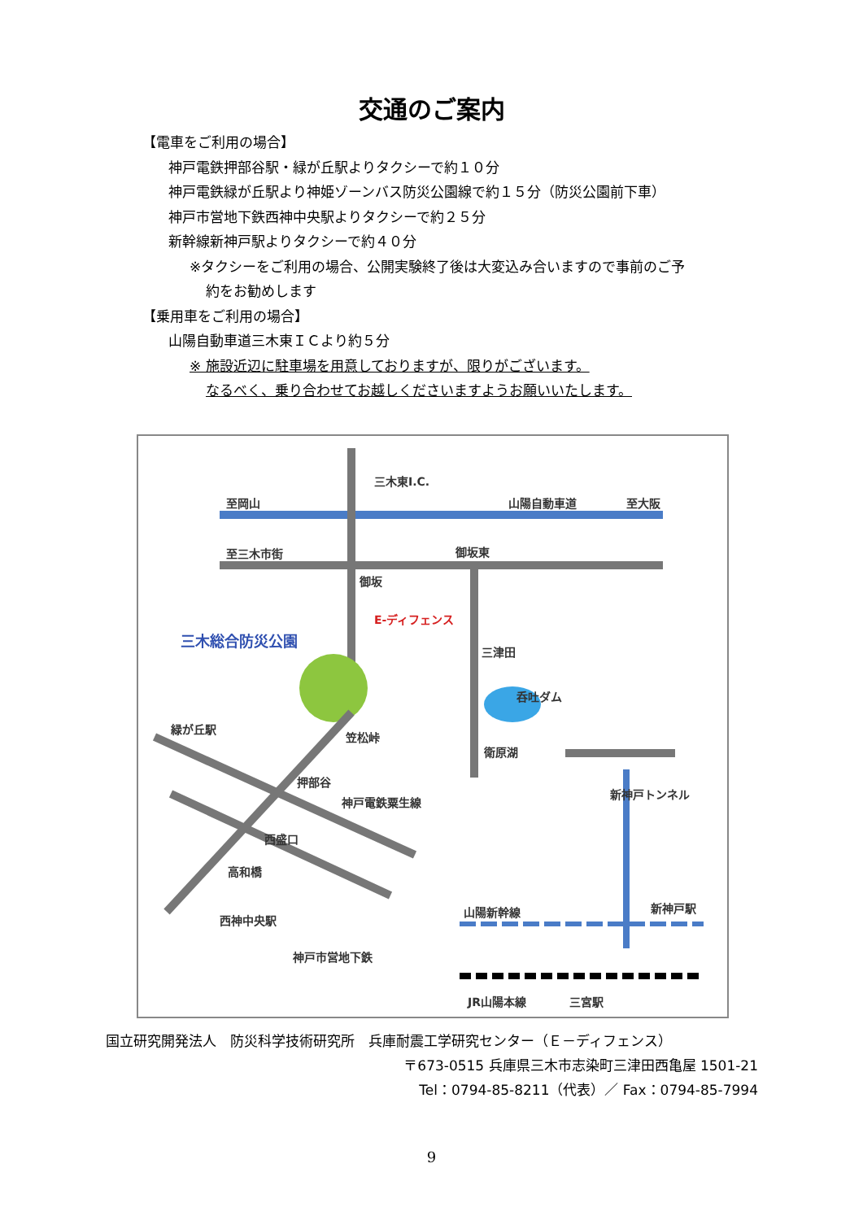交通のご案内
【電車をご利用の場合】
神戸電鉄押部谷駅・緑が丘駅よりタクシーで約１０分
神戸電鉄緑が丘駅より神姫ゾーンバス防災公園線で約１５分（防災公園前下車）
神戸市営地下鉄西神中央駅よりタクシーで約２５分
新幹線新神戸駅よりタクシーで約４０分
※タクシーをご利用の場合、公開実験終了後は大変込み合いますので事前のご予
約をお勧めします
【乗用車をご利用の場合】
山陽自動車道三木東ＩＣより約５分
※ 施設近辺に駐車場を用意しておりますが、限りがございます。
なるべく、乗り合わせてお越しくださいますようお願いいたします。
至岡山
三木東I.C.
山陽自動車道 至大阪
至三木市街 御坂東
御坂
E-ディフェンス
三木総合防災公園
三津田
呑吐ダム
緑が丘駅
笠松峠
衛原湖
押部谷
神戸電鉄粟生線
西盛口
高和橋
新神戸トンネル
西神中央駅
神戸市営地下鉄
山陽新幹線 新神戸駅
JR山陽本線 三宮駅
国立研究開発法人　防災科学技術研究所　兵庫耐震工学研究センター（Ｅ－ディフェンス）
〒673-0515 兵庫県三木市志染町三津田西亀屋 1501-21
Tel：0794-85-8211（代表）／ Fax：0794-85-7994
9